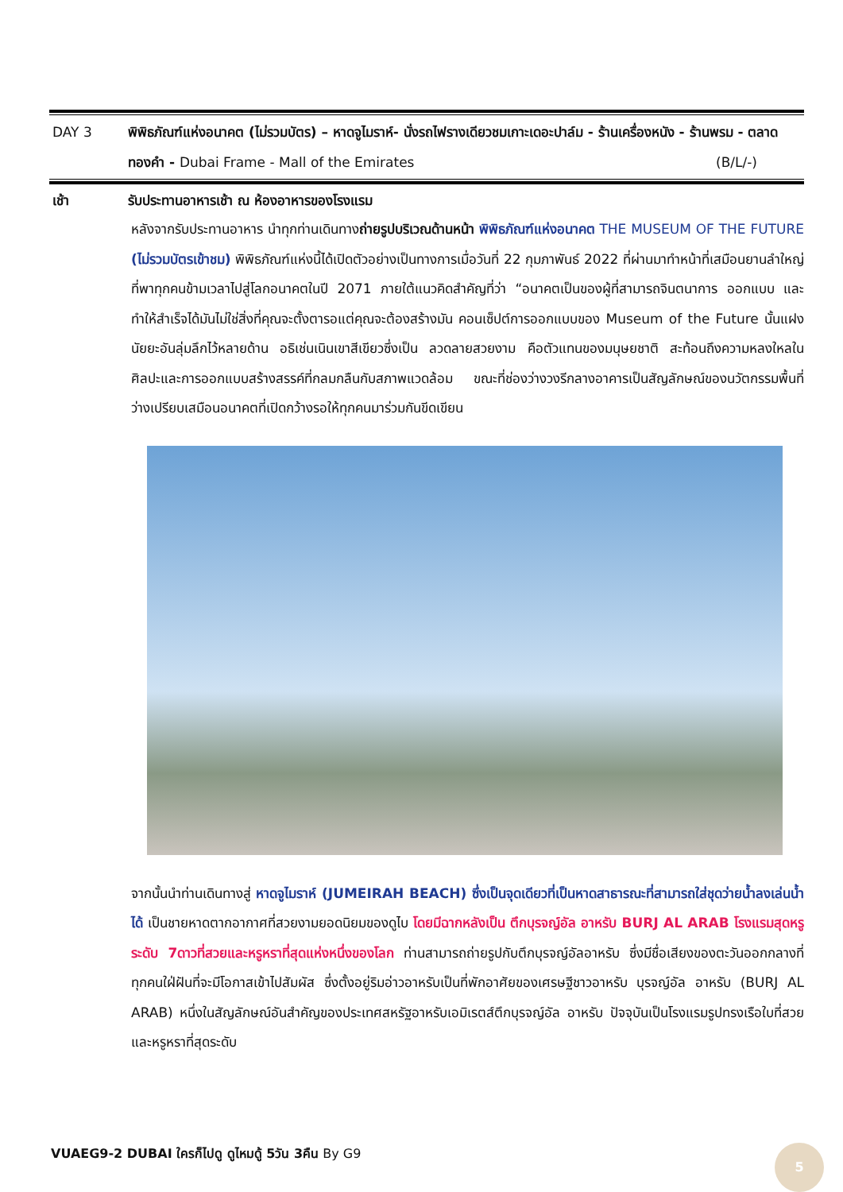DAY 3 พิพิธภัณฑ์แห่งอนาคต (ไม่รวมบัตร) – หาดจูไมราห์- นั่งรถไฟรางเดียวชมเกาะเดอะปาล์ม - ร้านเครื่องหนัง - ร้านพรม - ตลาดทองคำ - Dubai Frame - Mall of the Emirates (B/L/-)
เช้า รับประทานอาหารเช้า ณ ห้องอาหารของโรงแรม
หลังจากรับประทานอาหาร นำทุกท่านเดินทางถ่ายรูปบริเวณด้านหน้า พิพิธภัณฑ์แห่งอนาคต THE MUSEUM OF THE FUTURE (ไม่รวมบัตรเข้าชม) พิพิธภัณฑ์แห่งนี้ได้เปิดตัวอย่างเป็นทางการเมื่อวันที่ 22 กุมภาพันธ์ 2022 ที่ผ่านมาทำหน้าที่เสมือนยานลำใหญ่ที่พาทุกคนข้ามเวลาไปสู่โลกอนาคตในปี 2071 ภายใต้แนวคิดสำคัญที่ว่า “อนาคตเป็นของผู้ที่สามารถจินตนาการ ออกแบบ และทำให้สำเร็จได้มันไม่ใช่สิ่งที่คุณจะตั้งตารอแต่คุณจะต้องสร้างมัน คอนเซ็ปต์การออกแบบของ Museum of the Future นั้นแฝงนัยยะอันลุ่มลึกไว้หลายด้าน อธิเช่นเนินเขาสีเขียวซึ่งเป็น ลวดลายสวยงาม คือตัวแทนของมนุษยชาติ สะท้อนถึงความหลงใหลในศิลปะและการออกแบบสร้างสรรค์ที่กลมกลืนกับสภาพแวดล้อม ขณะที่ช่องว่างวงรีกลางอาคารเป็นสัญลักษณ์ของนวัตกรรมพื้นที่ว่างเปรียบเสมือนอนาคตที่เปิดกว้างรอให้ทุกคนมาร่วมกันขีดเขียน
จากนั้นนำท่านเดินทางสู่ หาดจูไมราห์ (JUMEIRAH BEACH) ซึ่งเป็นจุดเดียวที่เป็นหาดสาธารณะที่สามารถใส่ชุดว่ายน้ำลงเล่นน้ำได้ เป็นชายหาดตากอากาศที่สวยงามยอดนิยมของดูไบ โดยมีฉากหลังเป็น ตึกบุรจญ์อัล อาหรับ BURJ AL ARAB โรงแรมสุดหรูระดับ 7ดาวที่สวยและหรูหราที่สุดแห่งหนึ่งของโลก ท่านสามารถถ่ายรูปกับตึกบุรจญ์อัลอาหรับ ซึ่งมีชื่อเสียงของตะวันออกกลางที่ทุกคนใฝ่ฝันที่จะมีโอกาสเข้าไปสัมผัส ซึ่งตั้งอยู่ริมอ่าวอาหรับเป็นที่พักอาศัยของเศรษฐีชาวอาหรับ บุรจญ์อัล อาหรับ (BURJ AL ARAB) หนึ่งในสัญลักษณ์อันสำคัญของประเทศสหรัฐอาหรับเอมิเรตส์ตึกบุรจญ์อัล อาหรับ ปัจจุบันเป็นโรงแรมรูปทรงเรือใบที่สวยและหรูหราที่สุดระดับ
VUAEG9-2 DUBAI ใครก็ไปดู ดูไหมดู้ 5วัน 3คืน By G9
5